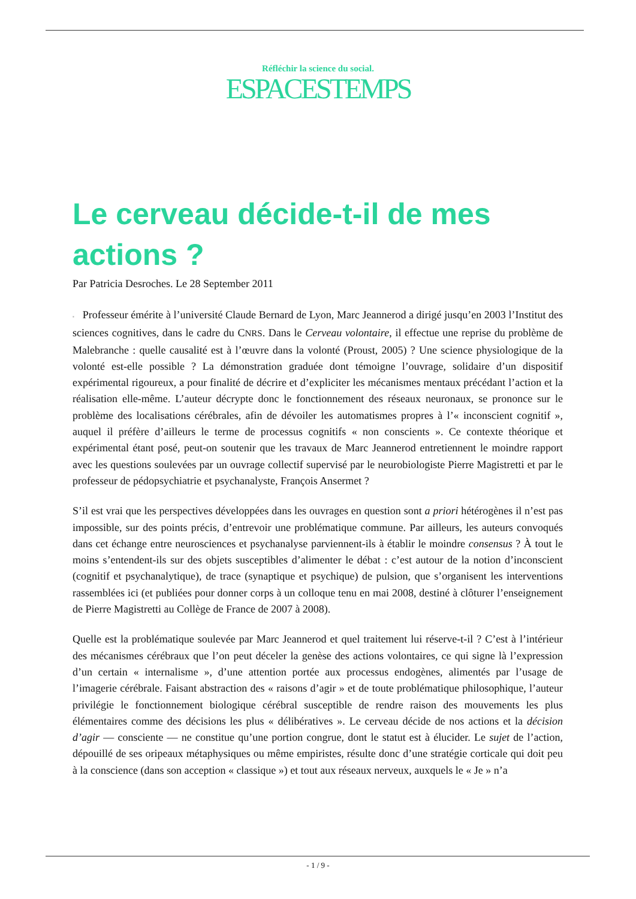Réfléchir la science du social.
ESPACESTEMPS
Le cerveau décide-t-il de mes actions ?
Par Patricia Desroches. Le 28 September 2011
▪ Professeur émérite à l’université Claude Bernard de Lyon, Marc Jeannerod a dirigé jusqu’en 2003 l’Institut des sciences cognitives, dans le cadre du CNRS. Dans le Cerveau volontaire, il effectue une reprise du problème de Malebranche : quelle causalité est à l’œuvre dans la volonté (Proust, 2005) ? Une science physiologique de la volonté est-elle possible ? La démonstration graduée dont témoigne l’ouvrage, solidaire d’un dispositif expérimental rigoureux, a pour finalité de décrire et d’expliciter les mécanismes mentaux précédant l’action et la réalisation elle-même. L’auteur décrypte donc le fonctionnement des réseaux neuronaux, se prononce sur le problème des localisations cérébrales, afin de dévoiler les automatismes propres à l’« inconscient cognitif », auquel il préfère d’ailleurs le terme de processus cognitifs « non conscients ». Ce contexte théorique et expérimental étant posé, peut-on soutenir que les travaux de Marc Jeannerod entretiennent le moindre rapport avec les questions soulevées par un ouvrage collectif supervisé par le neurobiologiste Pierre Magistretti et par le professeur de pédopsychiatrie et psychanalyste, François Ansermet ?
S’il est vrai que les perspectives développées dans les ouvrages en question sont a priori hétérogènes il n’est pas impossible, sur des points précis, d’entrevoir une problématique commune. Par ailleurs, les auteurs convoqués dans cet échange entre neurosciences et psychanalyse parviennent-ils à établir le moindre consensus ? À tout le moins s’entendent-ils sur des objets susceptibles d’alimenter le débat : c’est autour de la notion d’inconscient (cognitif et psychanalytique), de trace (synaptique et psychique) de pulsion, que s’organisent les interventions rassemblées ici (et publiées pour donner corps à un colloque tenu en mai 2008, destiné à clôturer l’enseignement de Pierre Magistretti au Collège de France de 2007 à 2008).
Quelle est la problématique soulevée par Marc Jeannerod et quel traitement lui réserve-t-il ? C’est à l’intérieur des mécanismes cérébraux que l’on peut déceler la genèse des actions volontaires, ce qui signe là l’expression d’un certain « internalisme », d’une attention portée aux processus endogènes, alimentés par l’usage de l’imagerie cérébrale. Faisant abstraction des « raisons d’agir » et de toute problématique philosophique, l’auteur privilégie le fonctionnement biologique cérébral susceptible de rendre raison des mouvements les plus élémentaires comme des décisions les plus « délibératives ». Le cerveau décide de nos actions et la décision d’agir — consciente — ne constitue qu’une portion congrue, dont le statut est à élucider. Le sujet de l’action, dépouillé de ses oripeaux métaphysiques ou même empiristes, résulte donc d’une stratégie corticale qui doit peu à la conscience (dans son acception « classique ») et tout aux réseaux nerveux, auxquels le « Je » n’a
- 1 / 9 -